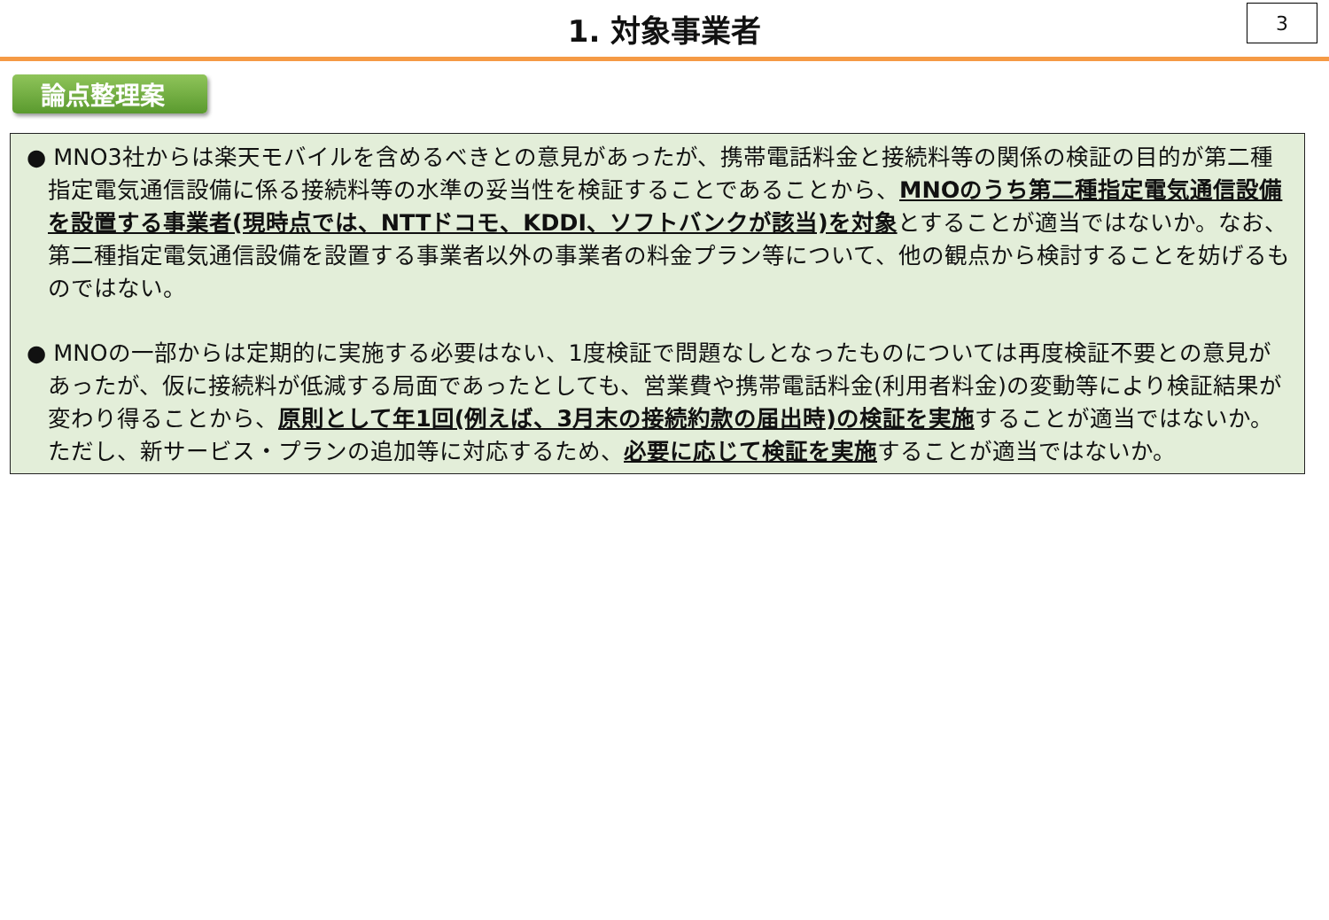1. 対象事業者
3
論点整理案
● MNO3社からは楽天モバイルを含めるべきとの意見があったが、携帯電話料金と接続料等の関係の検証の目的が第二種指定電気通信設備に係る接続料等の水準の妥当性を検証することであることから、MNOのうち第二種指定電気通信設備を設置する事業者(現時点では、NTTドコモ、KDDI、ソフトバンクが該当)を対象とすることが適当ではないか。なお、第二種指定電気通信設備を設置する事業者以外の事業者の料金プラン等について、他の観点から検討することを妨げるものではない。
● MNOの一部からは定期的に実施する必要はない、1度検証で問題なしとなったものについては再度検証不要との意見があったが、仮に接続料が低減する局面であったとしても、営業費や携帯電話料金(利用者料金)の変動等により検証結果が変わり得ることから、原則として年1回(例えば、3月末の接続約款の届出時)の検証を実施することが適当ではないか。ただし、新サービス・プランの追加等に対応するため、必要に応じて検証を実施することが適当ではないか。